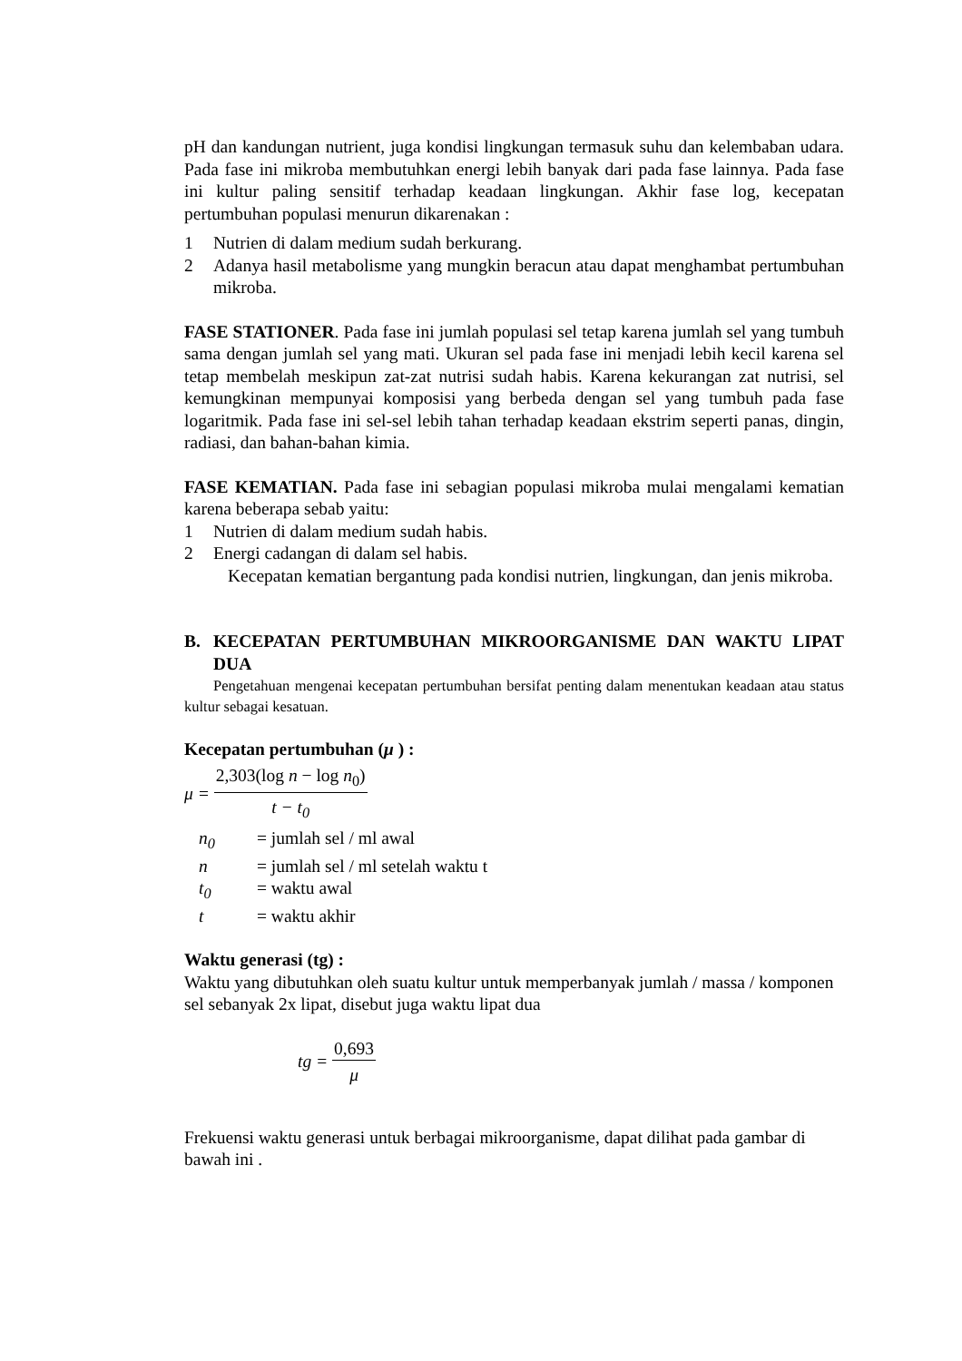pH dan kandungan nutrient, juga kondisi lingkungan termasuk suhu dan kelembaban udara. Pada fase ini mikroba membutuhkan energi lebih banyak dari pada fase lainnya. Pada fase ini kultur paling sensitif terhadap keadaan lingkungan. Akhir fase log, kecepatan pertumbuhan populasi menurun dikarenakan :
1 Nutrien di dalam medium sudah berkurang.
2 Adanya hasil metabolisme yang mungkin beracun atau dapat menghambat pertumbuhan mikroba.
FASE STATIONER. Pada fase ini jumlah populasi sel tetap karena jumlah sel yang tumbuh sama dengan jumlah sel yang mati. Ukuran sel pada fase ini menjadi lebih kecil karena sel tetap membelah meskipun zat-zat nutrisi sudah habis. Karena kekurangan zat nutrisi, sel kemungkinan mempunyai komposisi yang berbeda dengan sel yang tumbuh pada fase logaritmik. Pada fase ini sel-sel lebih tahan terhadap keadaan ekstrim seperti panas, dingin, radiasi, dan bahan-bahan kimia.
FASE KEMATIAN. Pada fase ini sebagian populasi mikroba mulai mengalami kematian karena beberapa sebab yaitu:
1 Nutrien di dalam medium sudah habis.
2 Energi cadangan di dalam sel habis.
Kecepatan kematian bergantung pada kondisi nutrien, lingkungan, dan jenis mikroba.
B. KECEPATAN PERTUMBUHAN MIKROORGANISME DAN WAKTU LIPAT DUA
Pengetahuan mengenai kecepatan pertumbuhan bersifat penting dalam menentukan keadaan atau status kultur sebagai kesatuan.
Kecepatan pertumbuhan (μ ) :
μ = 2,303(log n − log n<sub>0</sub>) t − t<sub>0</sub>
n<sub>0</sub> = jumlah sel / ml awal
n = jumlah sel / ml setelah waktu t
t<sub>0</sub> = waktu awal
t = waktu akhir
Waktu generasi (tg) :
Waktu yang dibutuhkan oleh suatu kultur untuk memperbanyak jumlah / massa / komponen sel sebanyak 2x lipat, disebut juga waktu lipat dua
tg = 0,693 μ
Frekuensi waktu generasi untuk berbagai mikroorganisme, dapat dilihat pada gambar di bawah ini .